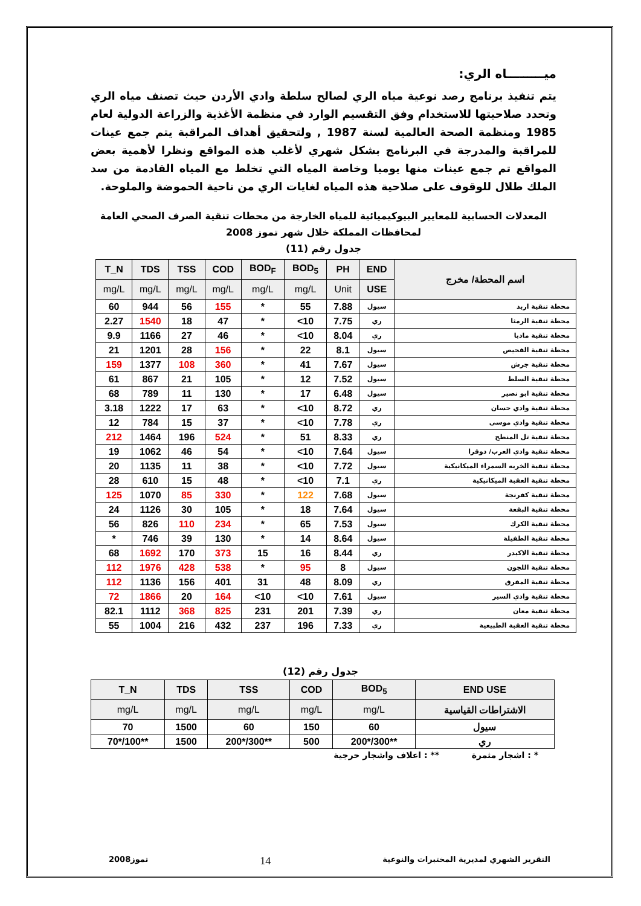ميـــــــــاه الري:
يتم تنفيذ برنامج رصد نوعية مياه الري لصالح سلطة وادي الأردن حيث تصنف مياه الري وتحدد صلاحيتها للاستخدام وفق التقسيم الوارد في منظمة الأغذية والزراعة الدولية لعام 1985 ومنظمة الصحة العالمية لسنة 1987 , ولتحقيق أهداف المراقبة يتم جمع عينات للمراقبة والمدرجة في البرنامج بشكل شهري لأغلب هذه المواقع ونظرا لأهمية بعض المواقع تم جمع عينات منها يوميا وخاصة المياه التي تخلط مع المياه القادمة من سد الملك طلال للوقوف على صلاحية هذه المياه لغايات الري من ناحية الحموضة والملوحة.
المعدلات الحسابية للمعايير البيوكيميائية للمياه الخارجة من محطات تنقية الصرف الصحي العامة لمحافظات المملكة خلال شهر تموز 2008
جدول رقم (11)
| T_N | TDS | TSS | COD | BOD<sub>F</sub> | BOD<sub>5</sub> | PH | END | اسم المحطة/ مخرج |
| --- | --- | --- | --- | --- | --- | --- | --- | --- |
| mg/L | mg/L | mg/L | mg/L | mg/L | mg/L | Unit | USE | |
| 60 | 944 | 56 | 155 | * | 55 | 7.88 | سيول | محطة تنقية اربد |
| 2.27 | 1540 | 18 | 47 | * | <10 | 7.75 | ري | محطة تنقية الرمثا |
| 9.9 | 1166 | 27 | 46 | * | <10 | 8.04 | ري | محطة تنقية مادبا |
| 21 | 1201 | 28 | 156 | * | 22 | 8.1 | سيول | محطة تنقية الفحيص |
| 159 | 1377 | 108 | 360 | * | 41 | 7.67 | سيول | محطة تنقية جرش |
| 61 | 867 | 21 | 105 | * | 12 | 7.52 | سيول | محطة تنقية السلط |
| 68 | 789 | 11 | 130 | * | 17 | 6.48 | سيول | محطة تنقية ابو نصير |
| 3.18 | 1222 | 17 | 63 | * | <10 | 8.72 | ري | محطة تنقية وادي حسان |
| 12 | 784 | 15 | 37 | * | <10 | 7.78 | ري | محطة تنقية وادي موسى |
| 212 | 1464 | 196 | 524 | * | 51 | 8.33 | ري | محطة تنقية تل المنطح |
| 19 | 1062 | 46 | 54 | * | <10 | 7.64 | سيول | محطة تنقية وادي العرب/ دوقرا |
| 20 | 1135 | 11 | 38 | * | <10 | 7.72 | سيول | محطة تنقية الخربه السمراء الميكانيكية |
| 28 | 610 | 15 | 48 | * | <10 | 7.1 | ري | محطة تنقية العقبة الميكانيكية |
| 125 | 1070 | 85 | 330 | * | 122 | 7.68 | سيول | محطة تنقية كفرنجة |
| 24 | 1126 | 30 | 105 | * | 18 | 7.64 | سيول | محطة تنقية البقعة |
| 56 | 826 | 110 | 234 | * | 65 | 7.53 | سيول | محطة تنقية الكرك |
| * | 746 | 39 | 130 | * | 14 | 8.64 | سيول | محطة تنقية الطفيلة |
| 68 | 1692 | 170 | 373 | 15 | 16 | 8.44 | ري | محطة تنقية الاكيدر |
| 112 | 1976 | 428 | 538 | * | 95 | 8 | سيول | محطة تنقية اللجون |
| 112 | 1136 | 156 | 401 | 31 | 48 | 8.09 | ري | محطة تنقية المفرق |
| 72 | 1866 | 20 | 164 | <10 | <10 | 7.61 | سيول | محطة تنقية وادي السير |
| 82.1 | 1112 | 368 | 825 | 231 | 201 | 7.39 | ري | محطة تنقية معان |
| 55 | 1004 | 216 | 432 | 237 | 196 | 7.33 | ري | محطة تنقية العقبة الطبيعية |
جدول رقم (12)
| T_N | TDS | TSS | COD | BOD<sub>5</sub> | END USE |
| --- | --- | --- | --- | --- | --- |
| mg/L | mg/L | mg/L | mg/L | mg/L | الاشتراطات القياسية |
| 70 | 1500 | 60 | 150 | 60 | سيول |
| 70*/100** | 1500 | 200*/300** | 500 | 200*/300** | ري |
* : اشجار مثمرة ** : اعلاف واشجار حرجية
التقرير الشهري لمديرية المختبرات والنوعية 14 تموز2008